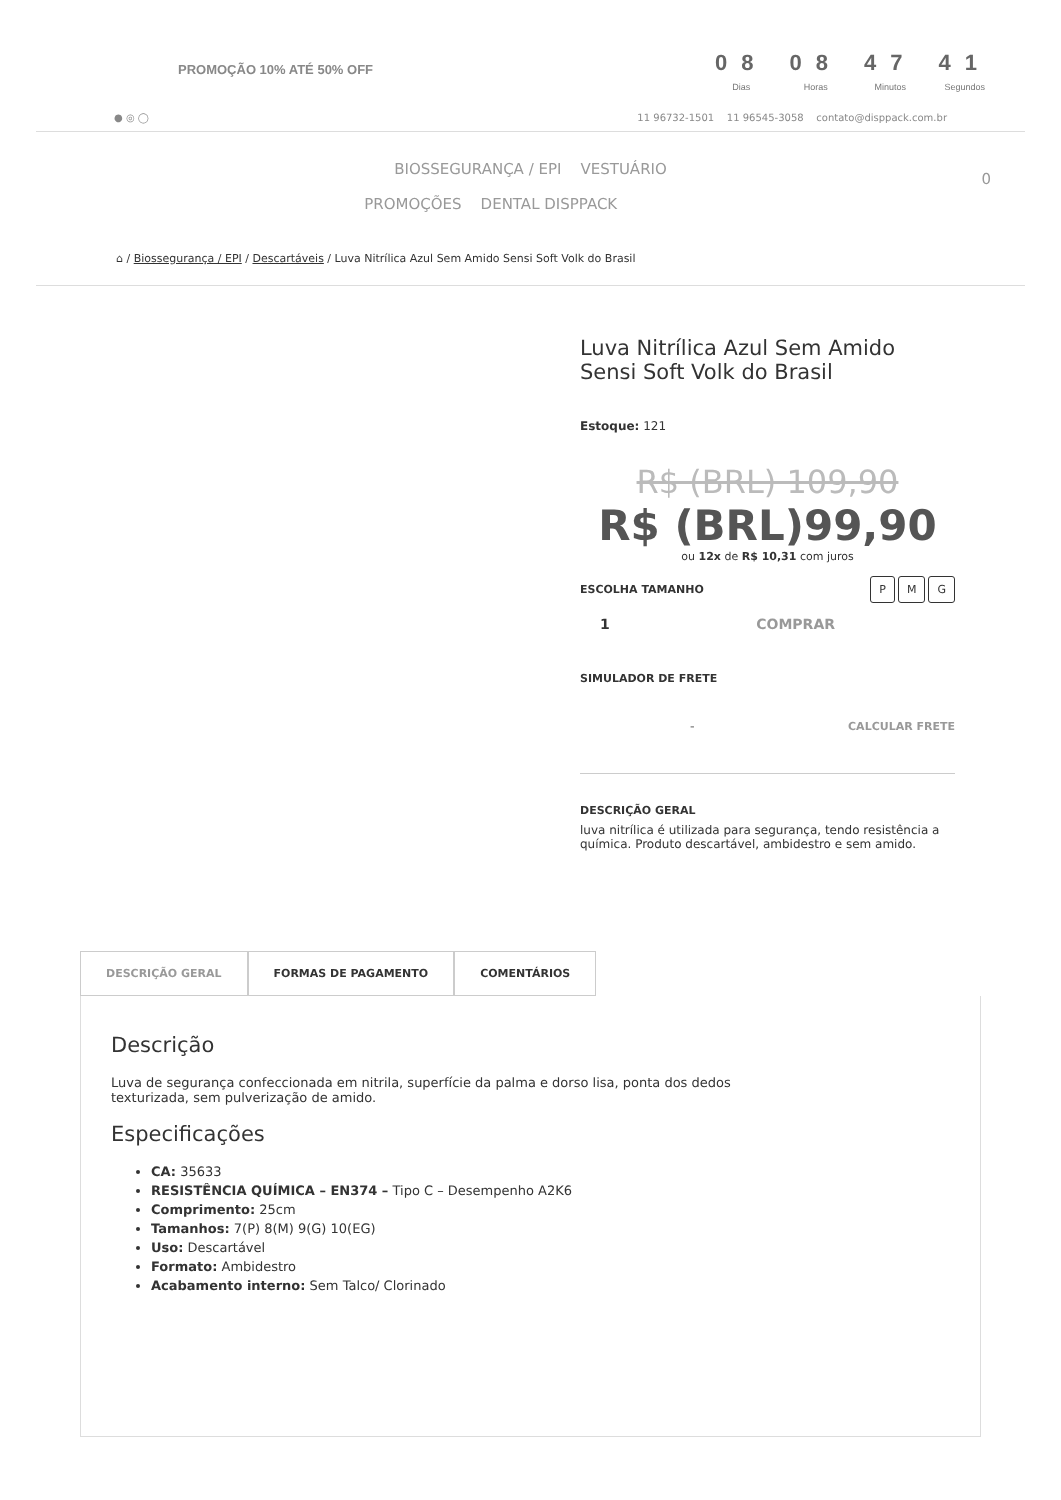PROMOÇÃO 10% ATÉ 50% OFF
08
Dias
08
Horas
47
Minutos
41
Segundos
● ◎ ◯ 11 96732-1501 11 96545-3058 contato@disppack.com.br
BIOSSEGURANÇA / EPI VESTUÁRIO
PROMOÇÕES DENTAL DISPPACK 0
⌂ / Biossegurança / EPI / Descartáveis / Luva Nitrílica Azul Sem Amido Sensi Soft Volk do Brasil
Luva Nitrílica Azul Sem Amido Sensi Soft Volk do Brasil
Estoque: 121
R$ (BRL) 109,90
R$ (BRL)99,90
ou 12x de R$ 10,31 com juros
ESCOLHA TAMANHO P M G
1 COMPRAR
SIMULADOR DE FRETE
- CALCULAR FRETE
DESCRIÇÃO GERAL
luva nitrílica é utilizada para segurança, tendo resistência a química. Produto descartável, ambidestro e sem amido.
DESCRIÇÃO GERAL FORMAS DE PAGAMENTO COMENTÁRIOS
Descrição
Luva de segurança confeccionada em nitrila, superfície da palma e dorso lisa, ponta dos dedos texturizada, sem pulverização de amido.
Especificações
CA: 35633
RESISTÊNCIA QUÍMICA – EN374 – Tipo C – Desempenho A2K6
Comprimento: 25cm
Tamanhos: 7(P) 8(M) 9(G) 10(EG)
Uso: Descartável
Formato: Ambidestro
Acabamento interno: Sem Talco/ Clorinado